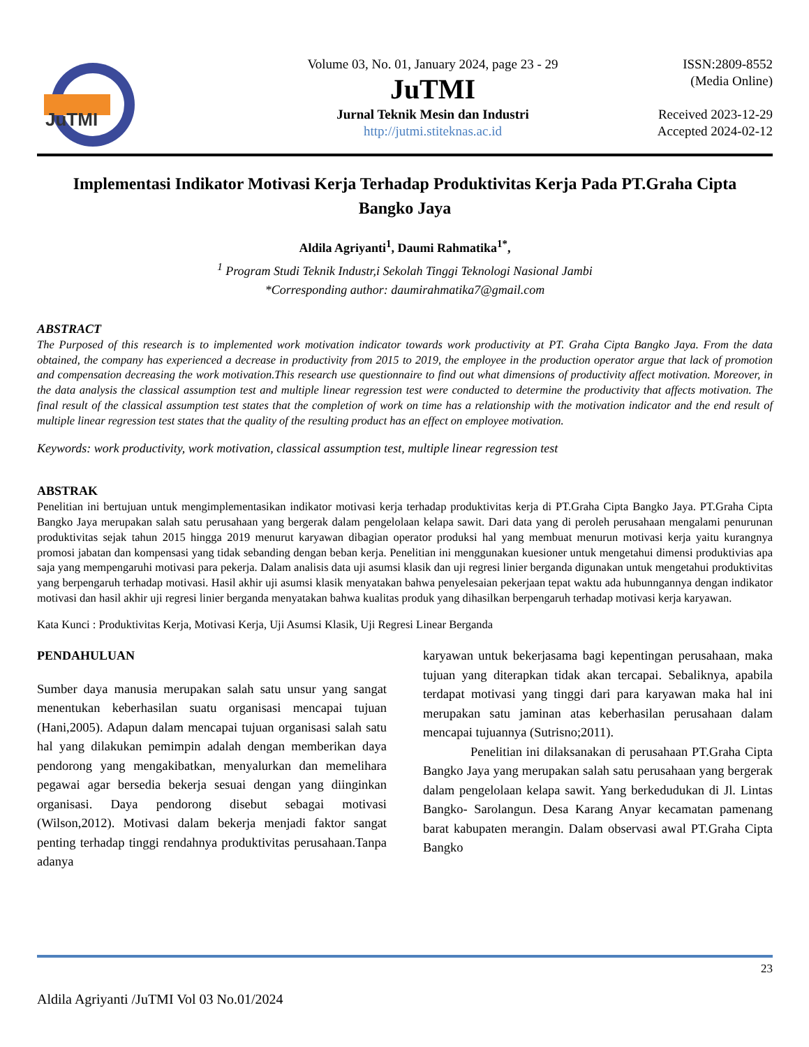JuTMI
Volume 03, No. 01, January 2024, page 23 - 29
JuTMI
Jurnal Teknik Mesin dan Industri
http://jutmi.stiteknas.ac.id
ISSN:2809-8552
(Media Online)
Received 2023-12-29
Accepted 2024-02-12
Implementasi Indikator Motivasi Kerja Terhadap Produktivitas Kerja Pada PT.Graha Cipta Bangko Jaya
Aldila Agriyanti<sup>1</sup>, Daumi Rahmatika<sup>1*</sup>,
<sup>1</sup> Program Studi Teknik Industr,i Sekolah Tinggi Teknologi Nasional Jambi
*Corresponding author: daumirahmatika7@gmail.com
ABSTRACT
The Purposed of this research is to implemented work motivation indicator towards work productivity at PT. Graha Cipta Bangko Jaya. From the data obtained, the company has experienced a decrease in productivity from 2015 to 2019, the employee in the production operator argue that lack of promotion and compensation decreasing the work motivation.This research use questionnaire to find out what dimensions of productivity affect motivation. Moreover, in the data analysis the classical assumption test and multiple linear regression test were conducted to determine the productivity that affects motivation. The final result of the classical assumption test states that the completion of work on time has a relationship with the motivation indicator and the end result of multiple linear regression test states that the quality of the resulting product has an effect on employee motivation.
Keywords: work productivity, work motivation, classical assumption test, multiple linear regression test
ABSTRAK
Penelitian ini bertujuan untuk mengimplementasikan indikator motivasi kerja terhadap produktivitas kerja di PT.Graha Cipta Bangko Jaya. PT.Graha Cipta Bangko Jaya merupakan salah satu perusahaan yang bergerak dalam pengelolaan kelapa sawit. Dari data yang di peroleh perusahaan mengalami penurunan produktivitas sejak tahun 2015 hingga 2019 menurut karyawan dibagian operator produksi hal yang membuat menurun motivasi kerja yaitu kurangnya promosi jabatan dan kompensasi yang tidak sebanding dengan beban kerja. Penelitian ini menggunakan kuesioner untuk mengetahui dimensi produktivias apa saja yang mempengaruhi motivasi para pekerja. Dalam analisis data uji asumsi klasik dan uji regresi linier berganda digunakan untuk mengetahui produktivitas yang berpengaruh terhadap motivasi. Hasil akhir uji asumsi klasik menyatakan bahwa penyelesaian pekerjaan tepat waktu ada hubunngannya dengan indikator motivasi dan hasil akhir uji regresi linier berganda menyatakan bahwa kualitas produk yang dihasilkan berpengaruh terhadap motivasi kerja karyawan.
Kata Kunci : Produktivitas Kerja, Motivasi Kerja, Uji Asumsi Klasik, Uji Regresi Linear Berganda
PENDAHULUAN
Sumber daya manusia merupakan salah satu unsur yang sangat menentukan keberhasilan suatu organisasi mencapai tujuan (Hani,2005). Adapun dalam mencapai tujuan organisasi salah satu hal yang dilakukan pemimpin adalah dengan memberikan daya pendorong yang mengakibatkan, menyalurkan dan memelihara pegawai agar bersedia bekerja sesuai dengan yang diinginkan organisasi. Daya pendorong disebut sebagai motivasi (Wilson,2012). Motivasi dalam bekerja menjadi faktor sangat penting terhadap tinggi rendahnya produktivitas perusahaan.Tanpa adanya
karyawan untuk bekerjasama bagi kepentingan perusahaan, maka tujuan yang diterapkan tidak akan tercapai. Sebaliknya, apabila terdapat motivasi yang tinggi dari para karyawan maka hal ini merupakan satu jaminan atas keberhasilan perusahaan dalam mencapai tujuannya (Sutrisno;2011).
Penelitian ini dilaksanakan di perusahaan PT.Graha Cipta Bangko Jaya yang merupakan salah satu perusahaan yang bergerak dalam pengelolaan kelapa sawit. Yang berkedudukan di Jl. Lintas Bangko- Sarolangun. Desa Karang Anyar kecamatan pamenang barat kabupaten merangin. Dalam observasi awal PT.Graha Cipta Bangko
23
Aldila Agriyanti /JuTMI Vol 03 No.01/2024